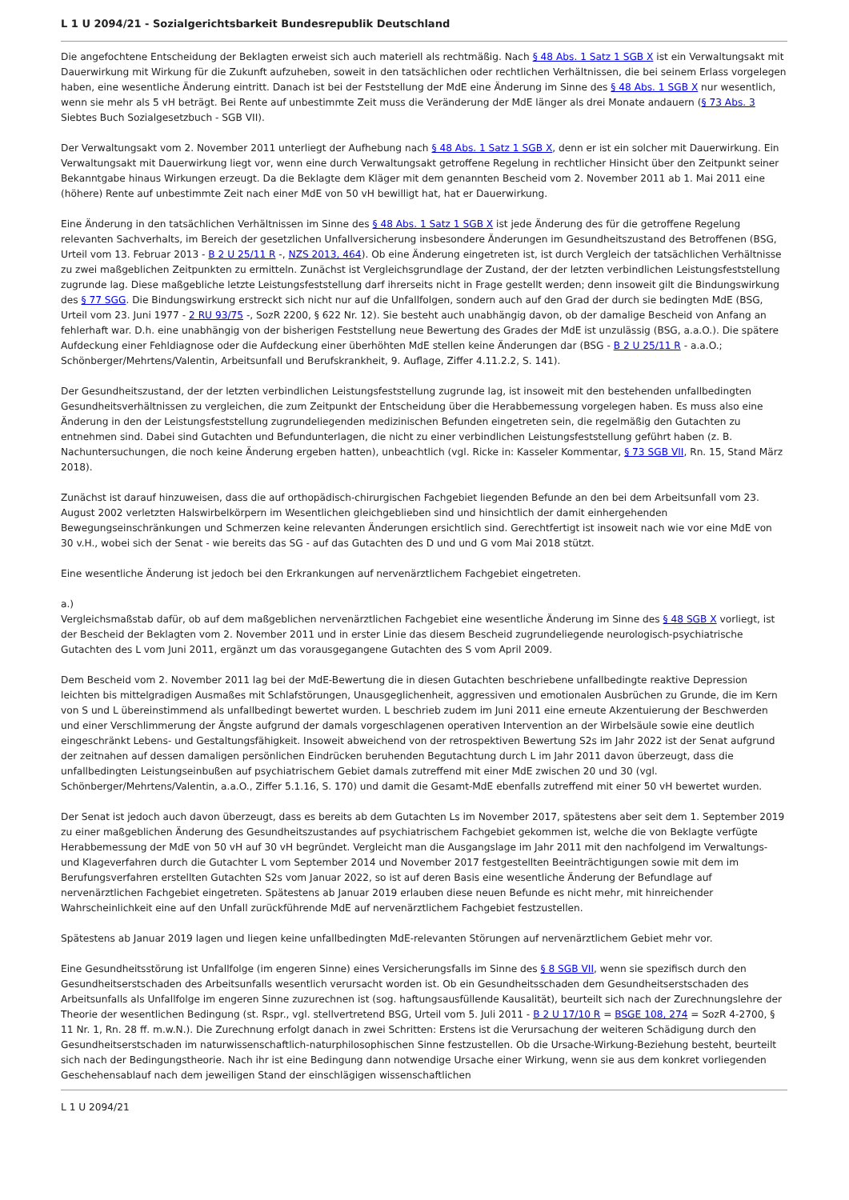L 1 U 2094/21 - Sozialgerichtsbarkeit Bundesrepublik Deutschland
Die angefochtene Entscheidung der Beklagten erweist sich auch materiell als rechtmäßig. Nach § 48 Abs. 1 Satz 1 SGB X ist ein Verwaltungsakt mit Dauerwirkung mit Wirkung für die Zukunft aufzuheben, soweit in den tatsächlichen oder rechtlichen Verhältnissen, die bei seinem Erlass vorgelegen haben, eine wesentliche Änderung eintritt. Danach ist bei der Feststellung der MdE eine Änderung im Sinne des § 48 Abs. 1 SGB X nur wesentlich, wenn sie mehr als 5 vH beträgt. Bei Rente auf unbestimmte Zeit muss die Veränderung der MdE länger als drei Monate andauern (§ 73 Abs. 3 Siebtes Buch Sozialgesetzbuch - SGB VII).
Der Verwaltungsakt vom 2. November 2011 unterliegt der Aufhebung nach § 48 Abs. 1 Satz 1 SGB X, denn er ist ein solcher mit Dauerwirkung. Ein Verwaltungsakt mit Dauerwirkung liegt vor, wenn eine durch Verwaltungsakt getroffene Regelung in rechtlicher Hinsicht über den Zeitpunkt seiner Bekanntgabe hinaus Wirkungen erzeugt. Da die Beklagte dem Kläger mit dem genannten Bescheid vom 2. November 2011 ab 1. Mai 2011 eine (höhere) Rente auf unbestimmte Zeit nach einer MdE von 50 vH bewilligt hat, hat er Dauerwirkung.
Eine Änderung in den tatsächlichen Verhältnissen im Sinne des § 48 Abs. 1 Satz 1 SGB X ist jede Änderung des für die getroffene Regelung relevanten Sachverhalts, im Bereich der gesetzlichen Unfallversicherung insbesondere Änderungen im Gesundheitszustand des Betroffenen (BSG, Urteil vom 13. Februar 2013 - B 2 U 25/11 R -, NZS 2013, 464). Ob eine Änderung eingetreten ist, ist durch Vergleich der tatsächlichen Verhältnisse zu zwei maßgeblichen Zeitpunkten zu ermitteln. Zunächst ist Vergleichsgrundlage der Zustand, der der letzten verbindlichen Leistungsfeststellung zugrunde lag. Diese maßgebliche letzte Leistungsfeststellung darf ihrerseits nicht in Frage gestellt werden; denn insoweit gilt die Bindungswirkung des § 77 SGG. Die Bindungswirkung erstreckt sich nicht nur auf die Unfallfolgen, sondern auch auf den Grad der durch sie bedingten MdE (BSG, Urteil vom 23. Juni 1977 - 2 RU 93/75 -, SozR 2200, § 622 Nr. 12). Sie besteht auch unabhängig davon, ob der damalige Bescheid von Anfang an fehlerhaft war. D.h. eine unabhängig von der bisherigen Feststellung neue Bewertung des Grades der MdE ist unzulässig (BSG, a.a.O.). Die spätere Aufdeckung einer Fehldiagnose oder die Aufdeckung einer überhöhten MdE stellen keine Änderungen dar (BSG - B 2 U 25/11 R - a.a.O.; Schönberger/Mehrtens/Valentin, Arbeitsunfall und Berufskrankheit, 9. Auflage, Ziffer 4.11.2.2, S. 141).
Der Gesundheitszustand, der der letzten verbindlichen Leistungsfeststellung zugrunde lag, ist insoweit mit den bestehenden unfallbedingten Gesundheitsverhältnissen zu vergleichen, die zum Zeitpunkt der Entscheidung über die Herabbemessung vorgelegen haben. Es muss also eine Änderung in den der Leistungsfeststellung zugrundeliegenden medizinischen Befunden eingetreten sein, die regelmäßig den Gutachten zu entnehmen sind. Dabei sind Gutachten und Befundunterlagen, die nicht zu einer verbindlichen Leistungsfeststellung geführt haben (z. B. Nachuntersuchungen, die noch keine Änderung ergeben hatten), unbeachtlich (vgl. Ricke in: Kasseler Kommentar, § 73 SGB VII, Rn. 15, Stand März 2018).
Zunächst ist darauf hinzuweisen, dass die auf orthopädisch-chirurgischen Fachgebiet liegenden Befunde an den bei dem Arbeitsunfall vom 23. August 2002 verletzten Halswirbelkörpern im Wesentlichen gleichgeblieben sind und hinsichtlich der damit einhergehenden Bewegungseinschränkungen und Schmerzen keine relevanten Änderungen ersichtlich sind. Gerechtfertigt ist insoweit nach wie vor eine MdE von 30 v.H., wobei sich der Senat - wie bereits das SG - auf das Gutachten des D und und G vom Mai 2018 stützt.
Eine wesentliche Änderung ist jedoch bei den Erkrankungen auf nervenärztlichem Fachgebiet eingetreten.
a.)
Vergleichsmaßstab dafür, ob auf dem maßgeblichen nervenärztlichen Fachgebiet eine wesentliche Änderung im Sinne des § 48 SGB X vorliegt, ist der Bescheid der Beklagten vom 2. November 2011 und in erster Linie das diesem Bescheid zugrundeliegende neurologisch-psychiatrische Gutachten des L vom Juni 2011, ergänzt um das vorausgegangene Gutachten des S vom April 2009.
Dem Bescheid vom 2. November 2011 lag bei der MdE-Bewertung die in diesen Gutachten beschriebene unfallbedingte reaktive Depression leichten bis mittelgradigen Ausmaßes mit Schlafstörungen, Unausgeglichenheit, aggressiven und emotionalen Ausbrüchen zu Grunde, die im Kern von S und L übereinstimmend als unfallbedingt bewertet wurden. L beschrieb zudem im Juni 2011 eine erneute Akzentuierung der Beschwerden und einer Verschlimmerung der Ängste aufgrund der damals vorgeschlagenen operativen Intervention an der Wirbelsäule sowie eine deutlich eingeschränkt Lebens- und Gestaltungsfähigkeit. Insoweit abweichend von der retrospektiven Bewertung S2s im Jahr 2022 ist der Senat aufgrund der zeitnahen auf dessen damaligen persönlichen Eindrücken beruhenden Begutachtung durch L im Jahr 2011 davon überzeugt, dass die unfallbedingten Leistungseinbußen auf psychiatrischem Gebiet damals zutreffend mit einer MdE zwischen 20 und 30 (vgl. Schönberger/Mehrtens/Valentin, a.a.O., Ziffer 5.1.16, S. 170) und damit die Gesamt-MdE ebenfalls zutreffend mit einer 50 vH bewertet wurden.
Der Senat ist jedoch auch davon überzeugt, dass es bereits ab dem Gutachten Ls im November 2017, spätestens aber seit dem 1. September 2019 zu einer maßgeblichen Änderung des Gesundheitszustandes auf psychiatrischem Fachgebiet gekommen ist, welche die von Beklagte verfügte Herabbemessung der MdE von 50 vH auf 30 vH begründet. Vergleicht man die Ausgangslage im Jahr 2011 mit den nachfolgend im Verwaltungs- und Klageverfahren durch die Gutachter L vom September 2014 und November 2017 festgestellten Beeinträchtigungen sowie mit dem im Berufungsverfahren erstellten Gutachten S2s vom Januar 2022, so ist auf deren Basis eine wesentliche Änderung der Befundlage auf nervenärztlichen Fachgebiet eingetreten. Spätestens ab Januar 2019 erlauben diese neuen Befunde es nicht mehr, mit hinreichender Wahrscheinlichkeit eine auf den Unfall zurückführende MdE auf nervenärztlichem Fachgebiet festzustellen.
Spätestens ab Januar 2019 lagen und liegen keine unfallbedingten MdE-relevanten Störungen auf nervenärztlichem Gebiet mehr vor.
Eine Gesundheitsstörung ist Unfallfolge (im engeren Sinne) eines Versicherungsfalls im Sinne des § 8 SGB VII, wenn sie spezifisch durch den Gesundheitserstschaden des Arbeitsunfalls wesentlich verursacht worden ist. Ob ein Gesundheitsschaden dem Gesundheitserstschaden des Arbeitsunfalls als Unfallfolge im engeren Sinne zuzurechnen ist (sog. haftungsausfüllende Kausalität), beurteilt sich nach der Zurechnungslehre der Theorie der wesentlichen Bedingung (st. Rspr., vgl. stellvertretend BSG, Urteil vom 5. Juli 2011 - B 2 U 17/10 R = BSGE 108, 274 = SozR 4-2700, § 11 Nr. 1, Rn. 28 ff. m.w.N.). Die Zurechnung erfolgt danach in zwei Schritten: Erstens ist die Verursachung der weiteren Schädigung durch den Gesundheitserstschaden im naturwissenschaftlich-naturphilosophischen Sinne festzustellen. Ob die Ursache-Wirkung-Beziehung besteht, beurteilt sich nach der Bedingungstheorie. Nach ihr ist eine Bedingung dann notwendige Ursache einer Wirkung, wenn sie aus dem konkret vorliegenden Geschehensablauf nach dem jeweiligen Stand der einschlägigen wissenschaftlichen
L 1 U 2094/21